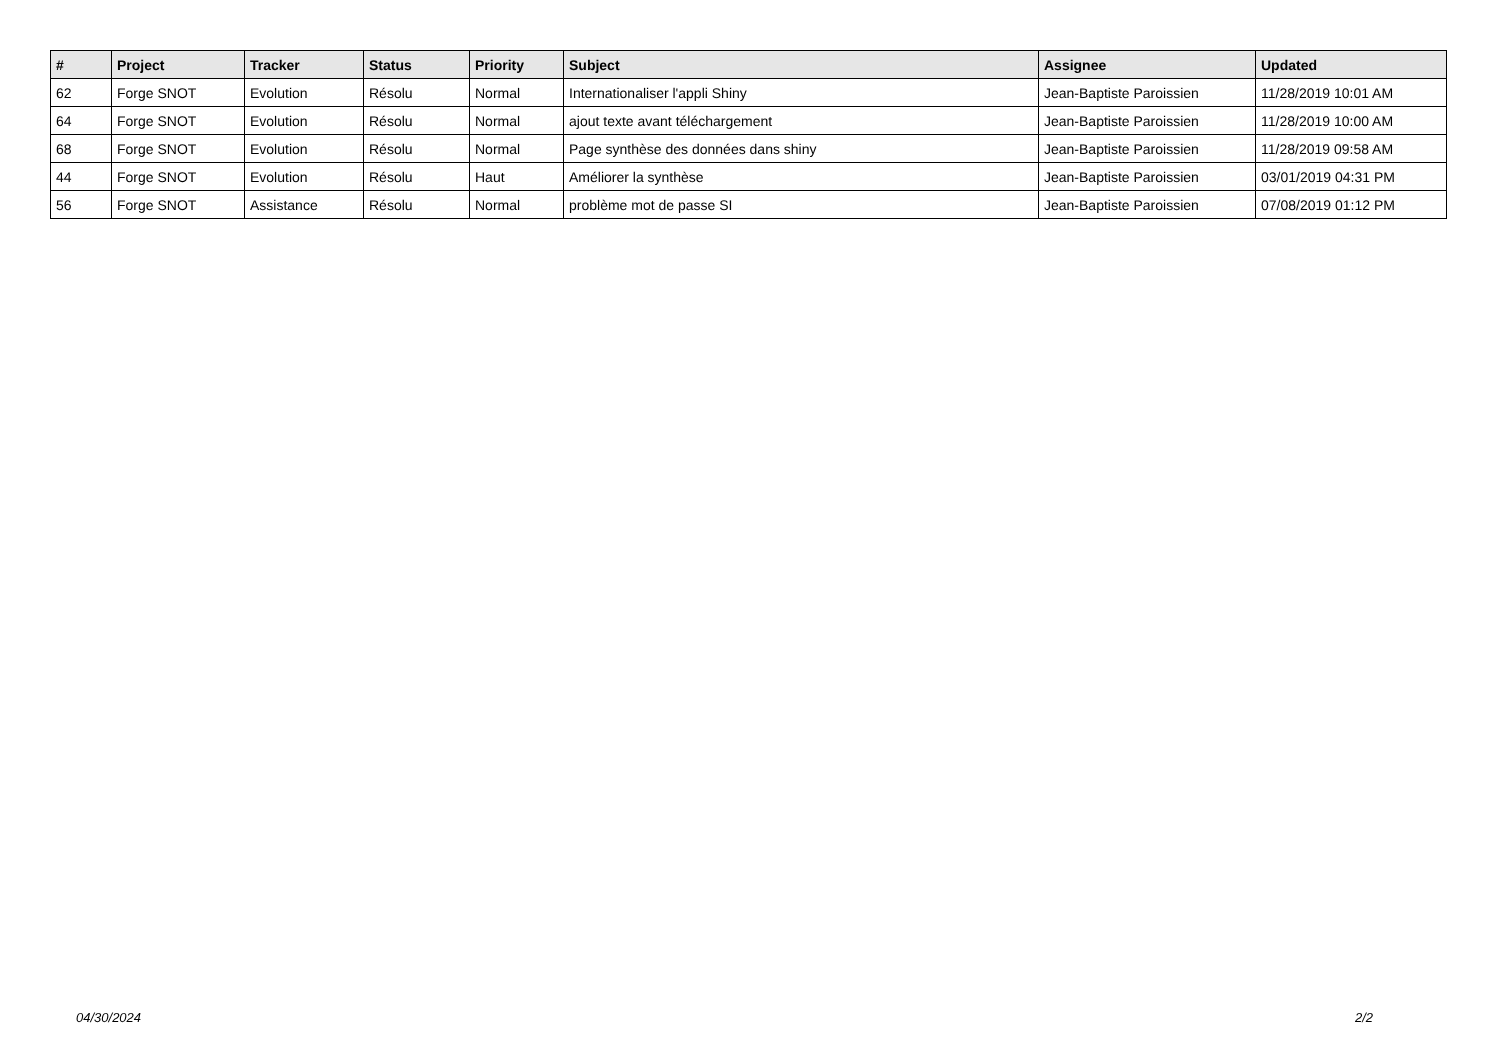| # | Project | Tracker | Status | Priority | Subject | Assignee | Updated |
| --- | --- | --- | --- | --- | --- | --- | --- |
| 62 | Forge SNOT | Evolution | Résolu | Normal | Internationaliser l'appli Shiny | Jean-Baptiste Paroissien | 11/28/2019 10:01 AM |
| 64 | Forge SNOT | Evolution | Résolu | Normal | ajout texte avant téléchargement | Jean-Baptiste Paroissien | 11/28/2019 10:00 AM |
| 68 | Forge SNOT | Evolution | Résolu | Normal | Page synthèse des données dans shiny | Jean-Baptiste Paroissien | 11/28/2019 09:58 AM |
| 44 | Forge SNOT | Evolution | Résolu | Haut | Améliorer la synthèse | Jean-Baptiste Paroissien | 03/01/2019 04:31 PM |
| 56 | Forge SNOT | Assistance | Résolu | Normal | problème mot de passe SI | Jean-Baptiste Paroissien | 07/08/2019 01:12 PM |
04/30/2024 2/2